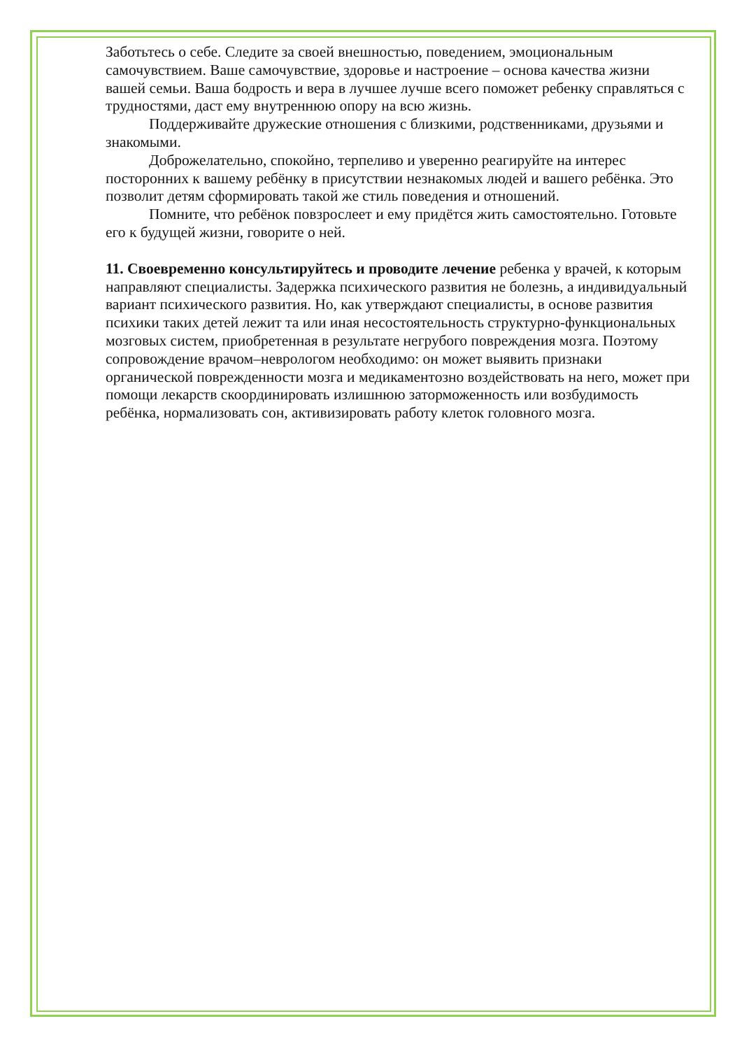Заботьтесь о себе. Следите за своей внешностью, поведением, эмоциональным самочувствием. Ваше самочувствие, здоровье и настроение – основа качества жизни вашей семьи. Ваша бодрость и вера в лучшее лучше всего поможет ребенку справляться с трудностями, даст ему внутреннюю опору на всю жизнь.
Поддерживайте дружеские отношения с близкими, родственниками, друзьями и знакомыми.
Доброжелательно, спокойно, терпеливо и уверенно реагируйте на интерес посторонних к вашему ребёнку в присутствии незнакомых людей и вашего ребёнка. Это позволит детям сформировать такой же стиль поведения и отношений.
Помните, что ребёнок повзрослеет и ему придётся жить самостоятельно. Готовьте его к будущей жизни, говорите о ней.
11. Своевременно консультируйтесь и проводите лечение ребенка у врачей, к которым направляют специалисты. Задержка психического развития не болезнь, а индивидуальный вариант психического развития. Но, как утверждают специалисты, в основе развития психики таких детей лежит та или иная несостоятельность структурно-функциональных мозговых систем, приобретенная в результате негрубого повреждения мозга. Поэтому сопровождение врачом–неврологом необходимо: он может выявить признаки органической поврежденности мозга и медикаментозно воздействовать на него, может при помощи лекарств скоординировать излишнюю заторможенность или возбудимость ребёнка, нормализовать сон, активизировать работу клеток головного мозга.